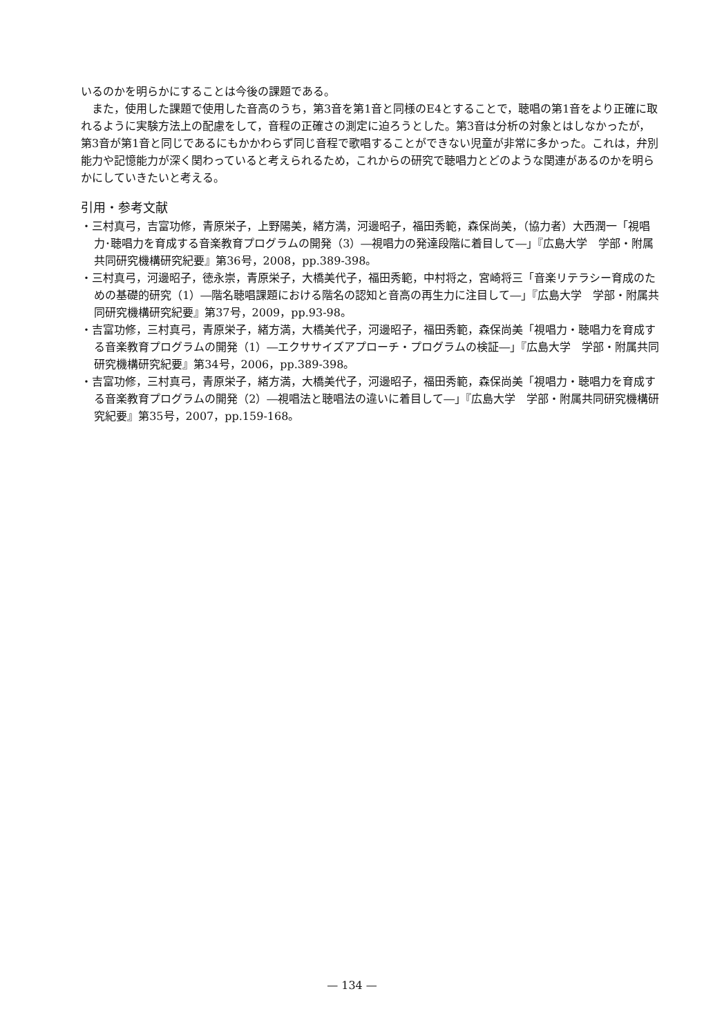いるのかを明らかにすることは今後の課題である。
また，使用した課題で使用した音高のうち，第3音を第1音と同様のE4とすることで，聴唱の第1音をより正確に取れるように実験方法上の配慮をして，音程の正確さの測定に迫ろうとした。第3音は分析の対象とはしなかったが，第3音が第1音と同じであるにもかかわらず同じ音程で歌唱することができない児童が非常に多かった。これは，弁別能力や記憶能力が深く関わっていると考えられるため，これからの研究で聴唱力とどのような関連があるのかを明らかにしていきたいと考える。
引用・参考文献
・三村真弓，吉富功修，青原栄子，上野陽美，緒方満，河邊昭子，福田秀範，森保尚美，（協力者）大西潤一「視唱力･聴唱力を育成する音楽教育プログラムの開発（3）―視唱力の発達段階に着目して―」『広島大学　学部・附属共同研究機構研究紀要』第36号，2008，pp.389-398。
・三村真弓，河邊昭子，徳永崇，青原栄子，大橋美代子，福田秀範，中村将之，宮崎将三「音楽リテラシー育成のための基礎的研究（1）―階名聴唱課題における階名の認知と音高の再生力に注目して―」『広島大学　学部・附属共同研究機構研究紀要』第37号，2009，pp.93-98。
・吉富功修，三村真弓，青原栄子，緒方満，大橋美代子，河邊昭子，福田秀範，森保尚美「視唱力・聴唱力を育成する音楽教育プログラムの開発（1）―エクササイズアプローチ・プログラムの検証―」『広島大学　学部・附属共同研究機構研究紀要』第34号，2006，pp.389-398。
・吉富功修，三村真弓，青原栄子，緒方満，大橋美代子，河邊昭子，福田秀範，森保尚美「視唱力・聴唱力を育成する音楽教育プログラムの開発（2）―視唱法と聴唱法の違いに着目して―」『広島大学　学部・附属共同研究機構研究紀要』第35号，2007，pp.159-168。
— 134 —